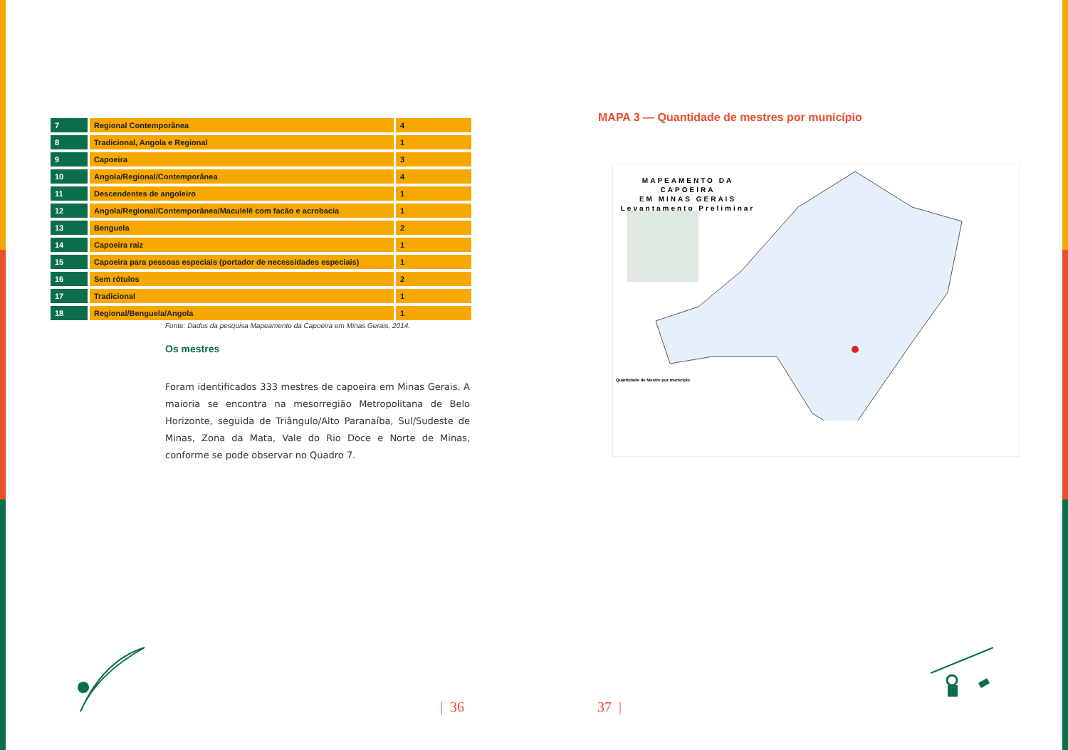| 7 | Regional Contemporânea | 4 |
| 8 | Tradicional, Angola e Regional | 1 |
| 9 | Capoeira | 3 |
| 10 | Angola/Regional/Contemporânea | 4 |
| 11 | Descendentes de angoleiro | 1 |
| 12 | Angola/Regional/Contemporânea/Maculelê com facão e acrobacia | 1 |
| 13 | Benguela | 2 |
| 14 | Capoeira raiz | 1 |
| 15 | Capoeira para pessoas especiais (portador de necessidades especiais) | 1 |
| 16 | Sem rótulos | 2 |
| 17 | Tradicional | 1 |
| 18 | Regional/Benguela/Angola | 1 |
Fonte: Dados da pesquisa Mapeamento da Capoeira em Minas Gerais, 2014.
Os mestres
Foram identificados 333 mestres de capoeira em Minas Gerais. A maioria se encontra na mesorregião Metropolitana de Belo Horizonte, seguida de Triângulo/Alto Paranaíba, Sul/Sudeste de Minas, Zona da Mata, Vale do Rio Doce e Norte de Minas, conforme se pode observar no Quadro 7.
| 36
MAPA 3 — Quantidade de mestres por município
MAPEAMENTO DA CAPOEIRA
EM MINAS GERAIS
Levantamento Preliminar
Quantidade de Mestre por município
37 |